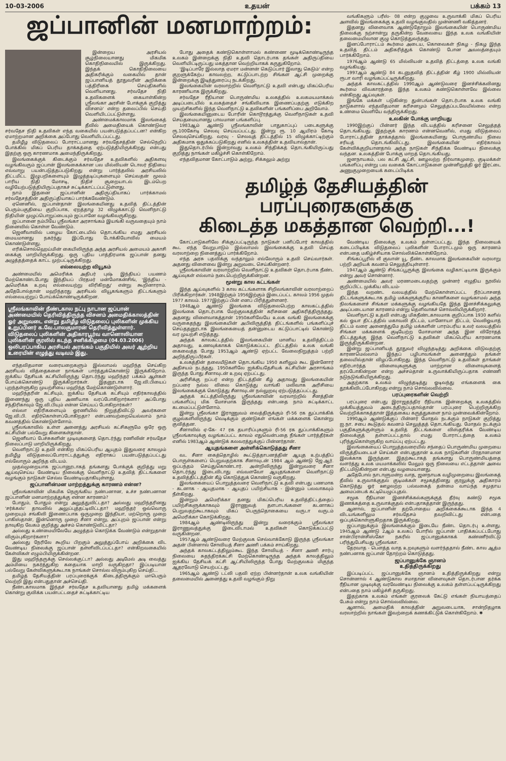10-03-2006 உதயன் பக்கம் 13
ஜப்பானின் மனமாற்றம்:
வங்கிகளும் பரீஸ்- 08 என்ற குழுவை உருவாக்கி மிகப் பெரிய அளவில் இலங்கைக்கு உதவி வழங்குவதில் முன்னணி வகித்தனர்.
இதனது விளைவாக ஆண்டுதோறும் இலங்கையின் பொருண்மிய நிலைக்கு நற்சான்று தருகின்ற வேலையை இந்த உலக வங்கியின் தலைமையிலான குழு கொடுத்துவந்தது.
இனப்போராட்டம் கூர்மை அடைய, கொலைகள் நிகழ - நிகழ இந்த உதவித் திட்டம் அதிகரித்துக் கொண்டு போன அவலத்தையும் பார்க்கிறோம்.
1976ஆம் ஆண்டு 65 மில்லியன் உதவித் திட்டத்தை உலக வங்கி வழங்கியது.
1997ஆம் ஆண்டு 84 கடனுதவித் திட்டத்தின் கீழ் 1900 மில்லியன் ரூபா வாரி வழங்கப்பட்டிருக்கிறது.
அந்தக் காலகட்டத்தில் 1990ஆம் ஆண்டுவரை இனச்சிக்கலினது கூர்மை விவகாரத்தை இந்த உலகம் கண்டுகொள்ளவே இல்லை என்கிறது ஆய்வுகள்.
இங்கே மக்கள் படுகின்ற துன்பங்கள் தொடர்பாக உலக வங்கி நாடுகளால் எந்தவிதமான கரிசனமும் செலுத்தப்படவேயில்லை என்ற உண்மை வெளியே வந்திருக்கிறது.
உலகின் போக்கு மாறியது
1990இற்குப் பின்னர் இந்த விடயத்தில் கரிசனை செலுத்தத் தொடங்கியது. இதற்குக் காரணம் என்னவெனில், எமது விடுதலைப் போராட்டத்தின் தாக்கத்தால் இலங்கையினது பொருண்மிய நிலை சரியத் தொடங்கிவிட்டது. இலங்கையின் எதிர்காலம் கேள்விக்குறியானதால் அந்த நாடுகள் சிந்திக்க வேண்டிய நிலைக்கு வந்தன. உலகத்தின் போக்கு மாறத் தொடங்கியது.
ஜனநாயகம், பல கட்சி ஆட்சி, ஊழலற்ற நிர்வாகமுறை, குடிமக்கள் பங்களிப்பு என்று பல வகைக் கோட்பாடுகளை முன்னிறுத்தி ஓர் இரட்டை அணுகுமுறையைக் கடைப்பிடிக்க
இன்றைய அரசியல் சூழ்நிலையானது மிகமிக கொதிநிலையில் இருக்கிறது. இந்தக் கொதிநிலையை அதிகரிக்கும் வகையில் தான் ஜப்பானியத் தூதுவரின் அறிக்கை பத்திரிகை செய்திகளில் வெளியானது. சர்வதேச நிதி உதவிகளைக் கையாள்கின்ற ஸ்ரீலங்கா அரசின் போக்குக் குறித்து விசனம்' என்ற தலைப்பில் செய்தி வெளியிடப்பட்டுள்ளது.
அண்மைக்காலமாக இலங்கைத் தீவில் அமைதியைக் கொண்டுவர சர்வதேச நிதி உதவிகள் எந்த வகையில் பயன்படுத்தப்பட்டன? என்கிற ஏமாற்றமான அறிக்கை அப்போது வெளியிடப்பட்டது.
தமிழீழ விடுதலைப் போராட்டமானது சர்வதேசத்தின் செல்நெறிப் போக்கில் மிகப் பெரிய தாக்கத்தை ஏற்படுத்தியிருக்கிறது என்பது இதற்கு ஒரு காரணமாக அமைந்திருக்கிறது.
இலங்கைக்குக் கிடைக்கும் சர்வதேச உதவிகளில் அதிகளவு வழங்கிவரும் ஜப்பான் இலங்கைக்கான பல மில்லியன் டொலர் நிதியை எவ்வாறு பயன்படுத்தப்படுகிறது என்று பார்த்தலில் அரசியலில் திட்டமிட்ட இழுபறிகளையும் இழுத்தடிப்புகளையும் செய்வதன் மூலம் பாரிய நிதி மோசடி, நிதிச் சூறையாடல் இடம்பெற வழியேற்படுத்தியிருப்பதாகச் சுட்டிக்காட்டப்பட்டுள்ளது.
நாம் இதனை ஜப்பானின் அதிருப்தியாகப் பார்க்காமல் சர்வதேசத்தின் அதிருப்தியாகப் பார்க்கவேண்டும்.
ஏனெனில், ஜப்பான்தான் இலங்கையினது உதவித் திட்டத்தின் பெரும்பகுதியை குறிப்பாக, ஏறத்தாழ 32 விழுக்காட்டு வெளிநாட்டு நிதியின் முழுப்பொறுப்பையும் ஜப்பானே வழங்கிவருகிறது.
ஜப்பானை நம்பியே ஸ்ரீலங்கா அரசாங்கம் இயங்கி வருவதையும் நாம் நினைவில் கொள்ள வேண்டும்.
ஜெனீவாவில் பழைய கோட்டையில் தொடங்கிய எமது அரசியல் மையமானது நகர்ந்து இப்போது டோக்கியோவில் மையம் கொண்டுள்ளது.
எரிக்சொல்ஹெய்மின் கையிலிருந்த அந்த அரசியல் அமையம் அகாசி கைக்கு மாறியிருக்கிறது. ஒரு புதிய பாத்திரமாக ஜப்பான் தனது அழுத்தத்தைக் காட்ட முற்பட்டிருக்கிறது.
எல்லையற்ற வியூகம்
அண்மையில் அமெரிக்க அதிபர் புஷ் இந்தியப் பயணம் மேற்கொண்டபோது இந்தியப் பிரதமர் மன்மோகன்சிங், 'இந்திய - அமெரிக்க உறவு எல்லையற்று விரிகிறது' என்று கூறினாராம். அதேபோல்தான் மஹிந்தரது அரசியல் வியூகங்களும் திட்டங்களும் எல்லையற்றுப் போய்க்கொண்டிருக்கிறன.
ஸ்ரீலங்காவின் நீண்டகால நட்பு நாடான ஜப்பான் அண்மையில் தெரிவித்திருந்த விசனம் அமைதிக்காலத்தின் ஓர் அறுவடை என்று தமிழீழ விடுதலைப் புலிகளின் முக்கிய உறுப்பினர் க.வே.பாலகுமாரன் தெரிவித்துள்ளார். விடுதலைப் புலிகளின் அதிகாரபூர்வ வானொலியான புலிகளின் குரலில் கடந்த சனிக்கிழமை (04.03.2006) ஒலிபரப்பாகிய அரசியல் அரங்கம் பகுதியில் அவர் ஆற்றிய உரையின் எழுத்து வடிவம் இது.
எந்தவிதமான வரையறைகளும் இல்லாமல் மஹிந்த செய்கிற அரசியல் வித்தைகளை நாங்கள் பார்த்துக்கொண்டு இருக்கிறோம். ஐக்கிய தேசியக் கட்சியிலிருந்து தொடர்ந்து மஹிந்தர் பக்கம் ஆள்கள் போய்க்கொண்டு இருக்கிறார்கள். இதனூடாக ஜே.வி.பியைப் புறந்தள்ளுகிற முயற்சியை மஹிந்த மேற்கொண்டுள்ளார்.
மஹிந்தரின் கட்சியும், ஐக்கிய தேசியக் கட்சியும் எதிர்காலத்தில் இணைந்து ஒரு புதிய அணியாக வரப்போகிறார்களா? அப்போது சந்திரிகாவும் ஜே.வி.பியும் என்ன செய்யப் போகிறார்கள்?
எல்லா எதிரிகளையும் ஓரணியில் நிறுத்திவிட்டு அவர்களை ஜே.வி.பி. எதிர்கொள்ளப்போகிறதா? என்பனவற்றையெல்லாம் நாம் கவனத்தில் கொண்டுள்ளோம்.
ஸ்ரீலங்காவில் உள்ள அனைத்து அரசியல் கட்சிகளுமே ஒரே ஒரு கட்சியின் பல்வேறு கிளைகள்தான்.
ஜெனீவாப் பேச்சுகளின் முடிவுகளைத் தொடர்ந்து ரணிலின் சர்வதேச நிலைப்பாடு மாறியிருக்கிறது.
வெளிநாட்டு உதவி என்கிற மிகப்பெரிய ஆயுதம் இதுவரை காலமும் தமிழீழ விடுதலைப்போராட்டத்துக்கு எதிராகப் பயன்படுத்தப்பட்டது எல்லோரும் அறிந்த விடயம்.
முதல்முறையாக ஜப்பானூடாகத் தங்களது போக்குக் குறித்து மறு ஆய்வுசெய்ய வேண்டிய நிலைக்கு வெளிநாட்டு உதவித் திட்டங்களை வழங்கும் நாடுகள் செல்ல வேண்டியதாகியுள்ளது.
ஜப்பானின்மன மாற்றத்துக்கு காரணம் என்ன?
ஸ்ரீலங்காவின் மிகமிக நெருங்கிய நண்பனான, உச்ச நண்பனான ஜப்பானின் மனமாற்றத்துக்கு என்ன காரணம்?
போதும், போதும் என்று அலுத்துவிட்டதா? அல்லது மஹிந்தரினது 'சர்க்கஸ்' தாவலில் அலுப்புத்தட்டிவிட்டதா? மஹிந்தர் ஒவ்வொரு முறையும் சங்கிலி இணைப்பாக ஒருமுறை இந்தியா, மற்றொரு முறை பாகிஸ்தான், இன்னொரு முறை சீனா என்று, அப்புறம் ஜப்பான் என்று தாவுகிற வேகம் குறித்து அச்சம் கொண்டுவிட்டதா?
அல்லது உண்மையிலேயே அழுத்தம் கொடுக்க வேண்டும் என்றுதான் விரும்புகிறார்களா?
அல்லது நேரிலே கூறிய பிறகும் அலுத்துப்போய் அறிக்கை விட வேண்டிய நிலைக்கு ஜப்பான் தள்ளிவிடப்பட்டதா? என்கிறவகையில் கேள்விகள் எழும்பியிருக்கின்றன.
இது மஹிந்தருக்கு செல்லக்குட்டா? அல்லது அடிமேல் அடி வைத்து அம்மியை நகர்த்துகிற கதையாக மாறி வருகிறதா? இப்படியான பல்வேறு கேள்விகளுக்கூடாக நாங்கள் சொல்ல விரும்புகிற செய்தி...
தமிழ்த் தேசியத்தின் பரப்புரைக்குக் கிடைத்திருக்கும் மாபெரும் வெற்றி இது என்பதுதான் அச்செய்தி.
நீண்டகாலமாக இந்தச் சர்வதேச உதவியானது தமிழ் மக்களைக் கொன்று குவிக்க பயன்பட்டதைச் சுட்டிக்காட்டிய
போது அதைக் கண்டுகொள்ளாமல் கண்ணை மூடிக்கொண்டிருந்த உலகம் இன்றைக்கு நிதி உதவி தொடர்பாக தங்கள் அதிருப்தியை வெளியிட்டிருப்பது மகத்தான வெற்றியாகக் கருதுகிறோம்.
'இடிப்பாரே இல்லாத ஏமரா மன்னன் கெடுப்பார் இலாது கெடும்' என்ற குறளுக்கேற்ப காவலற்ற, கட்டுப்பாடற்ற சிங்கள ஆட்சி முறைக்கு இன்றைக்கு இடித்துரைப்பு நடக்கிறது.
இலங்கையின் வரலாற்றில் வெளிநாட்டு உதவி என்பது மிகப்பெரிய காரணியாக இருக்கிறது.
சர்வதேச ரீதியான பொருண்மிய உலகத்தில் உலகமயமாக்கல் அடிப்படையில் உலகத்தைச் சங்கிலியாக இணைப்பதற்கு எடுக்கிற முயற்சிகளில் இந்த வெளிநாட்டு உதவிகளின் பங்களிப்பை அறிவோம்.
இலங்கையினுடைய போரின் கொடூரத்துக்கு வெளிநாடுகள் உதவி செய்தமையானது பாவமான பங்களிப்பு.
1983ஆம் ஆண்டு ஸ்ரீலங்காவின் பாதுகாப்புப் படைகளுக்கு ரூ.100கோடி செலவு செய்யப்பட்டது. இன்று ரூ. 10 ஆயிரம் கோடி செலவுசெய்கிறது. வரவு - செலவுத் திட்டத்தில் 15 விழுக்காட்டிற்கும் அதிகமாக ஒதுக்கப்படுகிறது எனில் உலகத்தின் உதவியால்தான்.
இதுதொடர்பில் இன்றாவது உலகம் சிந்திக்கத் தொடங்கியிருப்பது குறித்து நாங்கள் மகிழ்ச்சி கொள்கிறோம்.
எந்தவிதமான கோட்பாடும் அற்று, சிக்கலும் அற்று
தமிழ்த் தேசியத்தின் பரப்புரைகளுக்கு
கிடைத்த மகத்தான வெற்றி...!
கோட்பாடுகளிலே சிக்குப்பட்டிருந்த நாடுகள் பனிப்போர் காலத்தில் கூட எந்த வேறுபாடும் இல்லாமல் இலங்கைக்கு உதவி செய்த வரலாற்றை நினைத்துப் பார்க்கிறோம்.
எந்த அரசு பதவிக்கு வந்தாலும் எல்லோரும் உதவி செய்வார்கள். அதனது விளைவை இன்று அறுவடை செய்கின்றனர்.
ஸ்ரீலங்காவின் வரலாற்றில் வெளிநாட்டு உதவிகள் தொடர்பாக நீண்ட ஆய்வுகள் எல்லாம் நடைபெற்றிருக்கின்றன.
மூன்று கால கட்டங்கள்
இந்த ஆய்வுகளில் 3 கால கட்டங்களாக சிறிலங்காவின் வரலாற்றைப் பிரிக்கிறார்கள். 1948இற்கும் 1956இற்கும் இடைப்பட்ட காலம் 1956 முதல் 1977 காலம். 1977இற்குப் பின் எனப் பிரித்துள்ளனர்.
1948ஆம் ஆண்டு இலங்கை விடுதலைபெற்ற காலகட்டத்தில் இலங்கை தொடர்பாக மேற்குலகத்தின் கரிசனை அதிகரித்திருந்தது. அதனது விளைவாகத்தான் 1950களிலேயே உலக வங்கி இலங்கைக்கு வருகைதந்து இலங்கையின் அபிவிருத்தித் திட்டங்களில் பங்களிப்புச் செய்ததனூடாக இலங்கையைத் தன்னுடைய கட்டுப்பாட்டில் கொண்டு வர முயற்சி எடுத்தது.
அந்தக் காலகட்டத்தில் இலங்கையின் மானிய உதவித்திட்டம் அதாவது, உணவுக்காகக் கொடுக்கப்பட்ட திட்டத்தில் உலக வங்கி கைவைத்த போது 1953ஆம் ஆண்டு ஏற்பட்ட வேலைநிறுத்தம் பற்றி அறிந்திருப்பீர்கள்.
உலகத்தின் தலையீடுகள் தொடங்கிய 1950 களிலும் கூட இன்னோர் அதிசயம் நடந்தது. 1950களிலே ஐக்கியதேசியக் கட்சியின் அரசாங்கம் இருந்த போது சீனாவுடன் உறவு ஏற்பட்டது.
அரிசிக்கு றப்பர் என்ற திட்டத்தின் கீழ் அதாவது இலங்கையின் றப்பரை நல்ல விலை கொடுத்து வாங்கி மலிவாக அரிசியை இலங்கைக்குக் கொடுத்து சீனாவுடன் நல்லுறவு ஏற்படுத்தப்பட்டது.
அந்தக் கட்டத்திலிருந்து ஸ்ரீலங்காவின் வரலாற்றில் சீனத்தின் பங்களிப்பு மிக மோசமாக இருந்தது என்பதை நாம் சுட்டிக்காட்ட கடமைப்பட்டுள்ளோம்.
இன்று ஸ்ரீலங்கா இராணுவம் வைத்திருக்கும் ரி-56 ரக துப்பாக்கிக் குழல்களிலிருந்து வெடிக்கும் குண்டுகள் எங்கள் மக்களைக் கொன்று குவித்தன.
சீனாவில் ஏ-கே- 47 ரக தயாரிப்புகளும் ரி-56 ரக துப்பாக்கிகளும் ஸ்ரீலங்காவுக்கு வழங்கப்பட்ட காலம் எதுவென்பதை நீங்கள் பார்த்தீர்கள் எனில் 1983ஆம் ஆண்டுக் கலவரத்துக்குப் பின்னர்தான்.
ஆயுதங்களை அள்ளிக்கொடுத்தது சீனா
வட சீனா கைத்தொழில் கூட்டுத்தாபனத்தின் ஆயுத உற்பத்திப் பொருள்களைப் பெறுவதற்காக சீனாவுடன் 1984 ஆம் ஆண்டு ஜே.ஆர். ஒப்பந்தம் செய்துகொண்டார். அன்றிலிருந்து இன்றுவரை சீனா தொடர்ந்து இடைவிடாது எவ்வளவோ ஆயுதங்களை வெளிநாட்டு உதவித்திட்டத்தின் கீழ் கொடுத்துக் கொண்டு வருகிறது.
இலங்கையைப் பொறுத்தவரை வெளிநாட்டு உதவி என்பது பணமாக - கடனாக - ஆயுதமாக - ஆயுதப் பயிற்சியாக - இன்னும் பலவாகவும் நீள்கிறது.
இன்றும் அமெரிக்கா தனது மிகப்பெரிய உதவித்திட்டத்தைப் பயிற்சிகளுக்காகவும் இராணுவத் தளபாடங்களை கடனாகப் பெறுவதற்கூடாகவும் மிகப் பெருந்தொகையை வருடா வருடம் அமெரிக்கா கொடுக்கிறது.
1984ஆம் ஆண்டிலிருந்து இன்று வரைக்கும் ஸ்ரீலங்கா இராணுவத்துக்கு இடைவிடாமல் உதவிகள் கொடுக்கப்பட்டு வருகின்றன.
1957ஆம் ஆண்டுவரை மேற்குலக செல்வாக்கோடு இருந்த ஸ்ரீலங்கா அதன் பின்னால் சோவியத் சீனா அணி பக்கம் சாய்கிறது.
அந்தக் காலகட்டத்திலும்கூட இந்த சோவியத் - சீனா அணி சார்பு நிலையை சுதந்திரக்கட்சி மேற்கொண்டிருந்த அந்தக் காலத்திலும் ஐக்கிய தேசியக் கட்சி ஆட்சியிலிருந்த போது மேற்குலகம் மிகுந்த ஆதரவோடு செயற்பட்டது.
1965ஆம் ஆண்டு டட்லி பதவி ஏற்ற பின்னர்தான் உலக வங்கியின் தலைமையில் அனைத்து உதவி வழங்கும் நிறு
வேண்டிய நிலைக்கு உலகம் தள்ளப்பட்டது. இந்த நிலையைக் கடைப்பிடிக்க விடுதலைப் புலிகளின் போராட்டமும் ஒரு காரணம் என்பதை மகிழ்ச்சியாக சொல்லிக்கொள்கிறோம்.
சிங்கப்பூரில் லீ குவான் யூ. நீண்ட காலமாக இலங்கையின் வரலாறு பற்றி அறியக் கவனம் செலுத்தியுள்ளார்.
1947ஆம் ஆண்டு சிங்கப்பூருக்கு இலங்கை வழிகாட்டியாக இருக்கும் என்று அவர் சொன்னார்.
அண்மையில் அவர் மரணமடைவதற்கு முன்னர் எழுதிய நூலில் குறிப்பிட்ட முக்கிய விடயம்-
இந்த வறண்ட வலயத்தில் மேற்கொள்ளப்பட்ட நீர்ப்பாசனத் திட்டங்களுக்கூடாக தமிழ் மக்களுக்குரிய காணிகளை வழங்காமல் அந்த நிலங்களைச் சிங்கள மக்களுக்கு வழங்கியதே இந்த இனச்சிக்கலுக்கு அடிப்படையான காரணம் என்று தெளிவாகச் சொல்லியிருக்கிறார்.
வெளிநாட்டு உதவி என்பது மிகநீண்டகாலமாக குறிப்பாக 1930 களில் கல் ஓயா திட்டத்தில் மகாவலி திட்டம், யானோயா திட்டம், வெலிஓயாத் திட்டம் வரை அனைத்துமே தமிழ் மக்களின் பாரம்பரிய உலர் வலயத்தில் சிங்கள மக்களைக் குடியேற்ற மோசமான அந்த இன விரோதத் திட்டத்துக்கு இந்த வெளிநாட்டு உதவிகள் மிகப்பெரிய காரணமாக இருந்திருக்கின்றன.
இன்று ஜப்பானியத் தூதுவர் விழுந்தடித்து அறிக்கை விடுவதற்கு காரணமெல்லாம் இந்தப் பழிபாவங்கள் அனைத்தும் தங்கள் தலையில்தான் விழப்போகிறது. இந்த வெளிநாட்டு உதவிகள் தாங்கள் எதிர்பார்த்த விளைவுகளுக்கு மாற்றான விளைவுகளைத் தரப்போகின்றன என்ற அச்சம்தான் உருவாக்கியிருப்பதாக எண்ணி நடுநடுங்கியிருக்கிறது.
அதற்காக உலகம் விழுந்தடித்து ஓடிவந்து எங்களைக் கை தூக்கிவிடப்போகிறது என்று நாம் சொல்லவில்லை.
பரப்புரைகளின் வெற்றி
பரப்புரை என்பது இராஜதந்திர ரீதியாக இன்றைக்கு உலகத்தில் முக்கியத்துவம் அடைந்திருப்பதால்தான் பரப்புரை பெற்றிருக்கிற வெற்றிக்காகத்தான் இத்தகைய கருத்துகளை நாம் முன்வைக்கின்றோம்.
1990ஆம் ஆண்டுக்குப் பின்னர் மோதல் நடக்கும் நாடுகள் குறித்து ஐ.நா. சபை கூடுதல் கவனம் செலுத்தத் தொடங்கியது. மோதல் நடக்கும் பகுதிகளுக்குள்ளும் உதவித் திட்டங்களை விஸ்தரிக்க வேண்டிய நிலைக்குத் தள்ளப்பட்டதால் எமது போராட்டத்தை உலகம் புரிந்துகொள்ளுகிற வாய்ப்பு ஏற்பட்டது.
இலங்கையைப் பொறுத்தவரையில் சந்தைப் பொருண்மிய முறையை விருத்தியடையச் செய்கள் என்பதுதான் உலக நாடுகளின் பிரதானமான இலக்காக இருந்தன. இதற்கூடாகத் தங்களது பொருண்மியத்தை வளர்த்து உலக மயமாக்கலில் மேலும் ஒரு நிலையை எட்டத்தான் அவை திட்டமிடுகின்றன என்பது வழமையானது.
அதேபோல் நாடாளுமன்ற வாத, ஜனநாயக வழிமுறையை இலங்கைத் தீவில் உருவாக்குதல் குடிமக்கள் சமூகத்தினது குரலுக்கு அதிகாரம் கொடுத்து ஓர் ஊழலற்ற பல்வகைத் தன்மை வாய்ந்த சமுதாய அமைப்பைக் கட்டியெழுப்புதல்.
சமூக ரீதியான இனச்சிக்கல்களுக்குத் தீர்வு கண்டு சமூக இணக்கத்தை உருவாக்குதல் என்பதாகத்தான் இருந்தது.
ஆனால், ஜப்பானின் தற்போதைய அறிக்கைக்கூடாக இந்த 4 விடயங்களிலும சர்வதேசம் தவறிவிட்டது என்பதை ஒப்புக்கொள்ளுகிறதாக இருக்கிறது.
ஜப்பானுக்கும் இலங்கைக்கும் இடையே நீண்ட தொடர்பு உள்ளது. 1945ஆம் ஆண்டு 2ஆம் உலகப் போரில் ஜப்பான் பாதிக்கப்பட்டபோது சான்பிரான்சிஸ்கோ நகரில் ஜப்பானுக்காகக் கண்ணீர்விட்டு பரிந்துபேசியது ஸ்ரீலங்கா.
தேரவாத - பௌத்த வாத உறவுகளும் வளர்ந்ததால் நீண்ட கால ஆத்ம நண்பனாக ஜப்பான் தோற்றம் கொடுத்தது.
ஜப்பானுக்கே ஞானம்
உதித்திருக்கிறது
இப்படிப்பட்ட ஜப்பானுக்கே ஞானம் உதித்திருக்கிறது என்று சொன்னால் 4 ஆண்டுகால சமாதான விளைவுகள் தொடர்பான தர்க்க ரீதியான முடிவுக்கு வரவேண்டிய நிலைக்கு உலகம் தள்ளப்பட்டிருக்கிறது என்பதை நாம் மகிழ்ச்சி தருகிறது.
இதற்காக உலகம் எங்கள் குரலைக் கேட்டு எங்கள் நியாயத்தைப் பேசும் என்று நாம் சொல்லவில்லை.
ஆனால், அமைதிக் காலத்தின் அறுவடையாக, சான்றிதழாக வரலாற்றில் நாங்கள் இவற்றைக் கணக்கிட்டுக் கொள்கிறோம். ✱